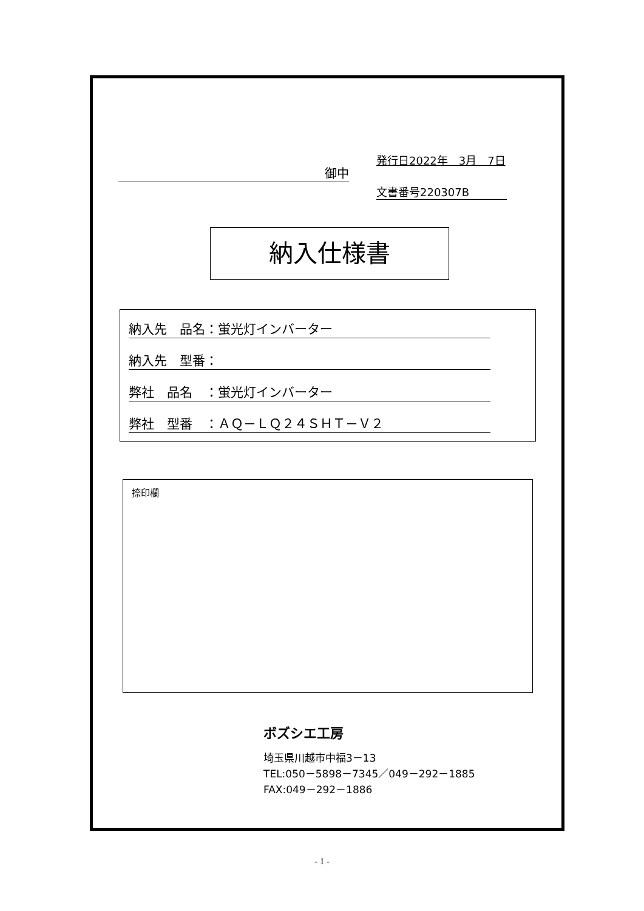御中
発行日2022年　3月　7日
文書番号220307B
納入仕様書
納入先　品名：蛍光灯インバーター
納入先　型番：
弊社　品名　：蛍光灯インバーター
弊社　型番　：ＡＱ－ＬＱ２４ＳＨＴ－Ｖ２
捺印欄
ボズシエ工房
埼玉県川越市中福3－13
TEL:050－5898－7345／049－292－1885
FAX:049－292－1886
- 1 -